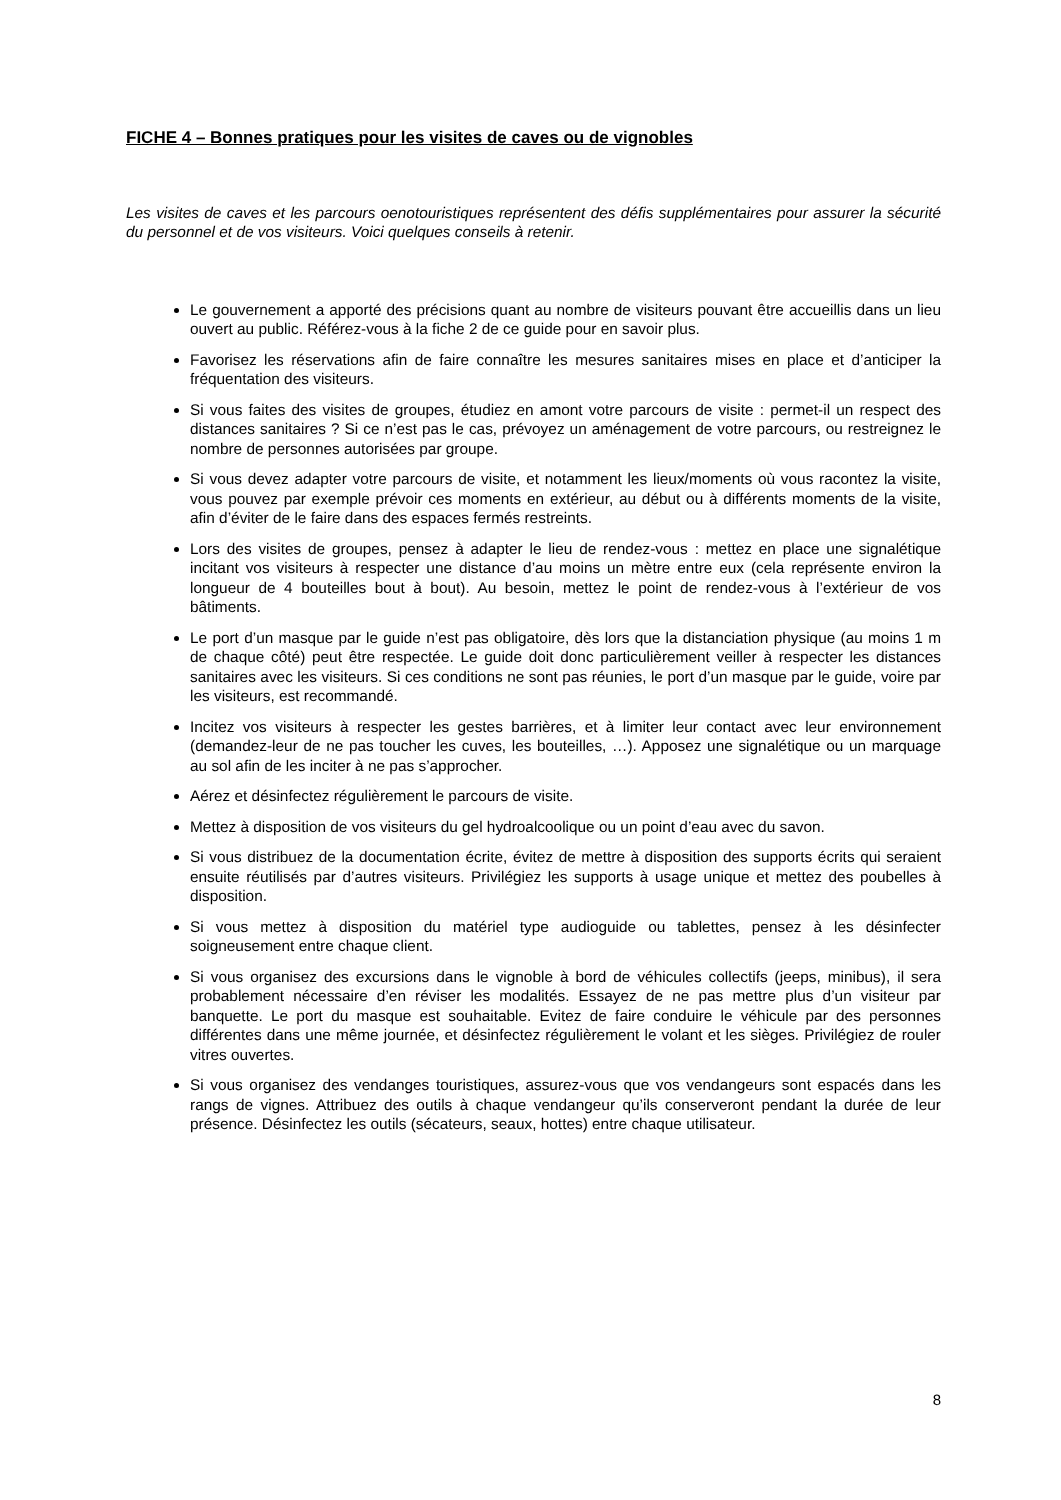FICHE 4 – Bonnes pratiques pour les visites de caves ou de vignobles
Les visites de caves et les parcours oenotouristiques représentent des défis supplémentaires pour assurer la sécurité du personnel et de vos visiteurs. Voici quelques conseils à retenir.
Le gouvernement a apporté des précisions quant au nombre de visiteurs pouvant être accueillis dans un lieu ouvert au public. Référez-vous à la fiche 2 de ce guide pour en savoir plus.
Favorisez les réservations afin de faire connaître les mesures sanitaires mises en place et d’anticiper la fréquentation des visiteurs.
Si vous faites des visites de groupes, étudiez en amont votre parcours de visite : permet-il un respect des distances sanitaires ? Si ce n’est pas le cas, prévoyez un aménagement de votre parcours, ou restreignez le nombre de personnes autorisées par groupe.
Si vous devez adapter votre parcours de visite, et notamment les lieux/moments où vous racontez la visite, vous pouvez par exemple prévoir ces moments en extérieur, au début ou à différents moments de la visite, afin d’éviter de le faire dans des espaces fermés restreints.
Lors des visites de groupes, pensez à adapter le lieu de rendez-vous : mettez en place une signalétique incitant vos visiteurs à respecter une distance d’au moins un mètre entre eux (cela représente environ la longueur de 4 bouteilles bout à bout). Au besoin, mettez le point de rendez-vous à l’extérieur de vos bâtiments.
Le port d’un masque par le guide n’est pas obligatoire, dès lors que la distanciation physique (au moins 1 m de chaque côté) peut être respectée. Le guide doit donc particulièrement veiller à respecter les distances sanitaires avec les visiteurs. Si ces conditions ne sont pas réunies, le port d’un masque par le guide, voire par les visiteurs, est recommandé.
Incitez vos visiteurs à respecter les gestes barrières, et à limiter leur contact avec leur environnement (demandez-leur de ne pas toucher les cuves, les bouteilles, …). Apposez une signalétique ou un marquage au sol afin de les inciter à ne pas s’approcher.
Aérez et désinfectez régulièrement le parcours de visite.
Mettez à disposition de vos visiteurs du gel hydroalcoolique ou un point d’eau avec du savon.
Si vous distribuez de la documentation écrite, évitez de mettre à disposition des supports écrits qui seraient ensuite réutilisés par d’autres visiteurs. Privilégiez les supports à usage unique et mettez des poubelles à disposition.
Si vous mettez à disposition du matériel type audioguide ou tablettes, pensez à les désinfecter soigneusement entre chaque client.
Si vous organisez des excursions dans le vignoble à bord de véhicules collectifs (jeeps, minibus), il sera probablement nécessaire d’en réviser les modalités. Essayez de ne pas mettre plus d’un visiteur par banquette. Le port du masque est souhaitable. Evitez de faire conduire le véhicule par des personnes différentes dans une même journée, et désinfectez régulièrement le volant et les sièges. Privilégiez de rouler vitres ouvertes.
Si vous organisez des vendanges touristiques, assurez-vous que vos vendangeurs sont espacés dans les rangs de vignes. Attribuez des outils à chaque vendangeur qu’ils conserveront pendant la durée de leur présence. Désinfectez les outils (sécateurs, seaux, hottes) entre chaque utilisateur.
8